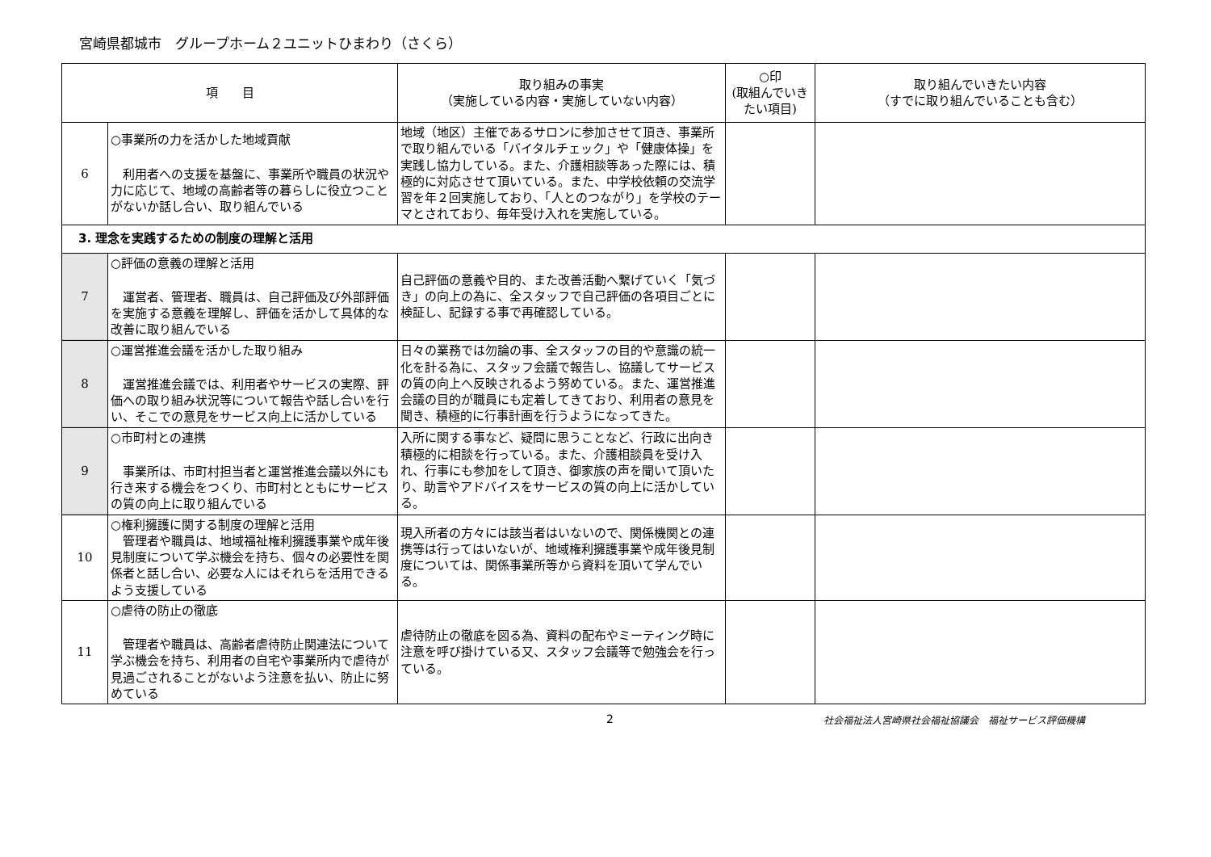宮崎県都城市　グループホーム２ユニットひまわり（さくら）
| 項 目 | | 取り組みの事実 （実施している内容・実施していない内容） | ○印 (取組んでいきたい項目) | 取り組んでいきたい内容 （すでに取り組んでいることも含む） |
| --- | --- | --- | --- | --- |
| 6 | ○事業所の力を活かした地域貢献 利用者への支援を基盤に、事業所や職員の状況や力に応じて、地域の高齢者等の暮らしに役立つことがないか話し合い、取り組んでいる | 地域（地区）主催であるサロンに参加させて頂き、事業所で取り組んでいる「バイタルチェック」や「健康体操」を実践し協力している。また、介護相談等あった際には、積極的に対応させて頂いている。また、中学校依頼の交流学習を年２回実施しており、「人とのつながり」を学校のテーマとされており、毎年受け入れを実施している。 | | |
| 3. 理念を実践するための制度の理解と活用 | | | | |
| 7 | ○評価の意義の理解と活用 運営者、管理者、職員は、自己評価及び外部評価を実施する意義を理解し、評価を活かして具体的な改善に取り組んでいる | 自己評価の意義や目的、また改善活動へ繋げていく「気づき」の向上の為に、全スタッフで自己評価の各項目ごとに検証し、記録する事で再確認している。 | | |
| 8 | ○運営推進会議を活かした取り組み 運営推進会議では、利用者やサービスの実際、評価への取り組み状況等について報告や話し合いを行い、そこでの意見をサービス向上に活かしている | 日々の業務では勿論の事、全スタッフの目的や意識の統一化を計る為に、スタッフ会議で報告し、協議してサービスの質の向上へ反映されるよう努めている。また、運営推進会議の目的が職員にも定着してきており、利用者の意見を聞き、積極的に行事計画を行うようになってきた。 | | |
| 9 | ○市町村との連携 事業所は、市町村担当者と運営推進会議以外にも行き来する機会をつくり、市町村とともにサービスの質の向上に取り組んでいる | 入所に関する事など、疑問に思うことなど、行政に出向き積極的に相談を行っている。また、介護相談員を受け入れ、行事にも参加をして頂き、御家族の声を聞いて頂いたり、助言やアドバイスをサービスの質の向上に活かしている。 | | |
| 10 | ○権利擁護に関する制度の理解と活用 管理者や職員は、地域福祉権利擁護事業や成年後見制度について学ぶ機会を持ち、個々の必要性を関係者と話し合い、必要な人にはそれらを活用できるよう支援している | 現入所者の方々には該当者はいないので、関係機関との連携等は行ってはいないが、地域権利擁護事業や成年後見制度については、関係事業所等から資料を頂いて学んでいる。 | | |
| 11 | ○虐待の防止の徹底 管理者や職員は、高齢者虐待防止関連法について学ぶ機会を持ち、利用者の自宅や事業所内で虐待が見過ごされることがないよう注意を払い、防止に努めている | 虐待防止の徹底を図る為、資料の配布やミーティング時に注意を呼び掛けている又、スタッフ会議等で勉強会を行っている。 | | |
2 社会福祉法人宮崎県社会福祉協議会　福祉サービス評価機構